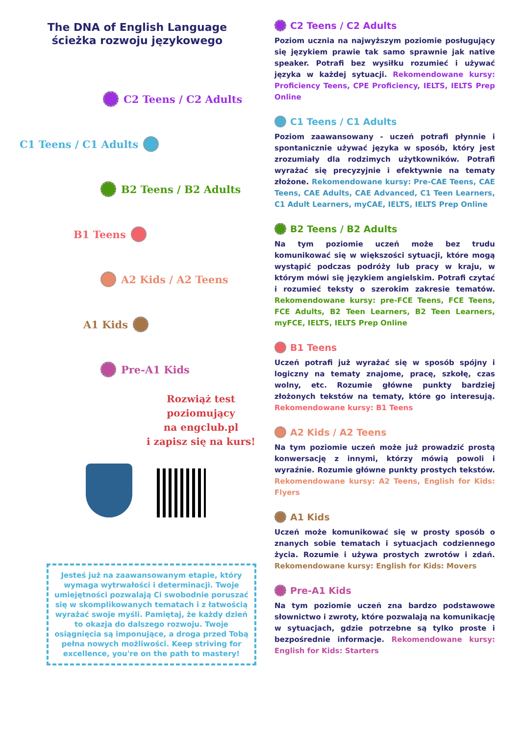The DNA of English Language
ścieżka rozwoju językowego
C2 Teens / C2 Adults
C1 Teens / C1 Adults
B2 Teens / B2 Adults
B1 Teens
A2 Kids / A2 Teens
A1 Kids
Pre-A1 Kids
Rozwiąż test
poziomujący
na engclub.pl
i zapisz się na kurs!
Jesteś już na zaawansowanym etapie, który wymaga wytrwałości i determinacji. Twoje umiejętności pozwalają Ci swobodnie poruszać się w skomplikowanych tematach i z łatwością wyrażać swoje myśli. Pamiętaj, że każdy dzień to okazja do dalszego rozwoju. Twoje osiągnięcia są imponujące, a droga przed Tobą pełna nowych możliwości. Keep striving for excellence, you're on the path to mastery!
C2 Teens / C2 Adults
Poziom ucznia na najwyższym poziomie posługujący się językiem prawie tak samo sprawnie jak native speaker. Potrafi bez wysiłku rozumieć i używać języka w każdej sytuacji. Rekomendowane kursy: Proficiency Teens, CPE Proficiency, IELTS, IELTS Prep Online
C1 Teens / C1 Adults
Poziom zaawansowany - uczeń potrafi płynnie i spontanicznie używać języka w sposób, który jest zrozumiały dla rodzimych użytkowników. Potrafi wyrażać się precyzyjnie i efektywnie na tematy złożone. Rekomendowane kursy: Pre-CAE Teens, CAE Teens, CAE Adults, CAE Advanced, C1 Teen Learners, C1 Adult Learners, myCAE, IELTS, IELTS Prep Online
B2 Teens / B2 Adults
Na tym poziomie uczeń może bez trudu komunikować się w większości sytuacji, które mogą wystąpić podczas podróży lub pracy w kraju, w którym mówi się językiem angielskim. Potrafi czytać i rozumieć teksty o szerokim zakresie tematów. Rekomendowane kursy: pre-FCE Teens, FCE Teens, FCE Adults, B2 Teen Learners, B2 Teen Learners, myFCE, IELTS, IELTS Prep Online
B1 Teens
Uczeń potrafi już wyrażać się w sposób spójny i logiczny na tematy znajome, pracę, szkołę, czas wolny, etc. Rozumie główne punkty bardziej złożonych tekstów na tematy, które go interesują. Rekomendowane kursy: B1 Teens
A2 Kids / A2 Teens
Na tym poziomie uczeń może już prowadzić prostą konwersację z innymi, którzy mówią powoli i wyraźnie. Rozumie główne punkty prostych tekstów. Rekomendowane kursy: A2 Teens, English for Kids: Flyers
A1 Kids
Uczeń może komunikować się w prosty sposób o znanych sobie tematach i sytuacjach codziennego życia. Rozumie i używa prostych zwrotów i zdań. Rekomendowane kursy: English for Kids: Movers
Pre-A1 Kids
Na tym poziomie uczeń zna bardzo podstawowe słownictwo i zwroty, które pozwalają na komunikację w sytuacjach, gdzie potrzebne są tylko proste i bezpośrednie informacje. Rekomendowane kursy: English for Kids: Starters